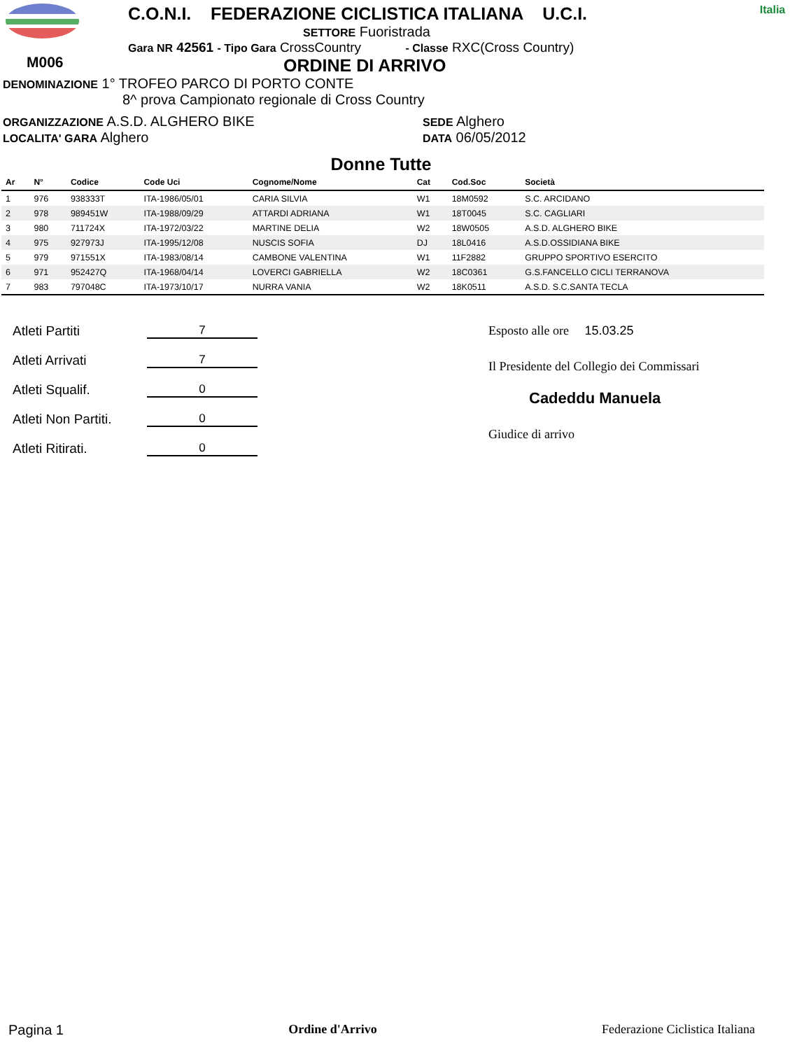M006
C.O.N.I. FEDERAZIONE CICLISTICA ITALIANA U.C.I.
SETTORE Fuoristrada
Gara NR 42561 - Tipo Gara CrossCountry - Classe RXC(Cross Country)
ORDINE DI ARRIVO
Italia
DENOMINAZIONE 1° TROFEO PARCO DI PORTO CONTE
8^ prova Campionato regionale di Cross Country
ORGANIZZAZIONE A.S.D. ALGHERO BIKE
LOCALITA' GARA Alghero
SEDE Alghero
DATA 06/05/2012
Donne Tutte
| Ar | N° | Codice | Code Uci | Cognome/Nome | Cat | Cod.Soc | Società |
| --- | --- | --- | --- | --- | --- | --- | --- |
| 1 | 976 | 938333T | ITA-1986/05/01 | CARIA SILVIA | W1 | 18M0592 | S.C. ARCIDANO |
| 2 | 978 | 989451W | ITA-1988/09/29 | ATTARDI ADRIANA | W1 | 18T0045 | S.C. CAGLIARI |
| 3 | 980 | 711724X | ITA-1972/03/22 | MARTINE DELIA | W2 | 18W0505 | A.S.D. ALGHERO BIKE |
| 4 | 975 | 927973J | ITA-1995/12/08 | NUSCIS SOFIA | DJ | 18L0416 | A.S.D.OSSIDIANA BIKE |
| 5 | 979 | 971551X | ITA-1983/08/14 | CAMBONE VALENTINA | W1 | 11F2882 | GRUPPO SPORTIVO ESERCITO |
| 6 | 971 | 952427Q | ITA-1968/04/14 | LOVERCI GABRIELLA | W2 | 18C0361 | G.S.FANCELLO CICLI TERRANOVA |
| 7 | 983 | 797048C | ITA-1973/10/17 | NURRA VANIA | W2 | 18K0511 | A.S.D. S.C.SANTA TECLA |
Atleti Partiti 7
Atleti Arrivati 7
Atleti Squalif. 0
Atleti Non Partiti. 0
Atleti Ritirati. 0
Esposto alle ore 15.03.25
Il Presidente del Collegio dei Commissari
Cadeddu Manuela
Giudice di arrivo
Pagina 1 Ordine d'Arrivo Federazione Ciclistica Italiana